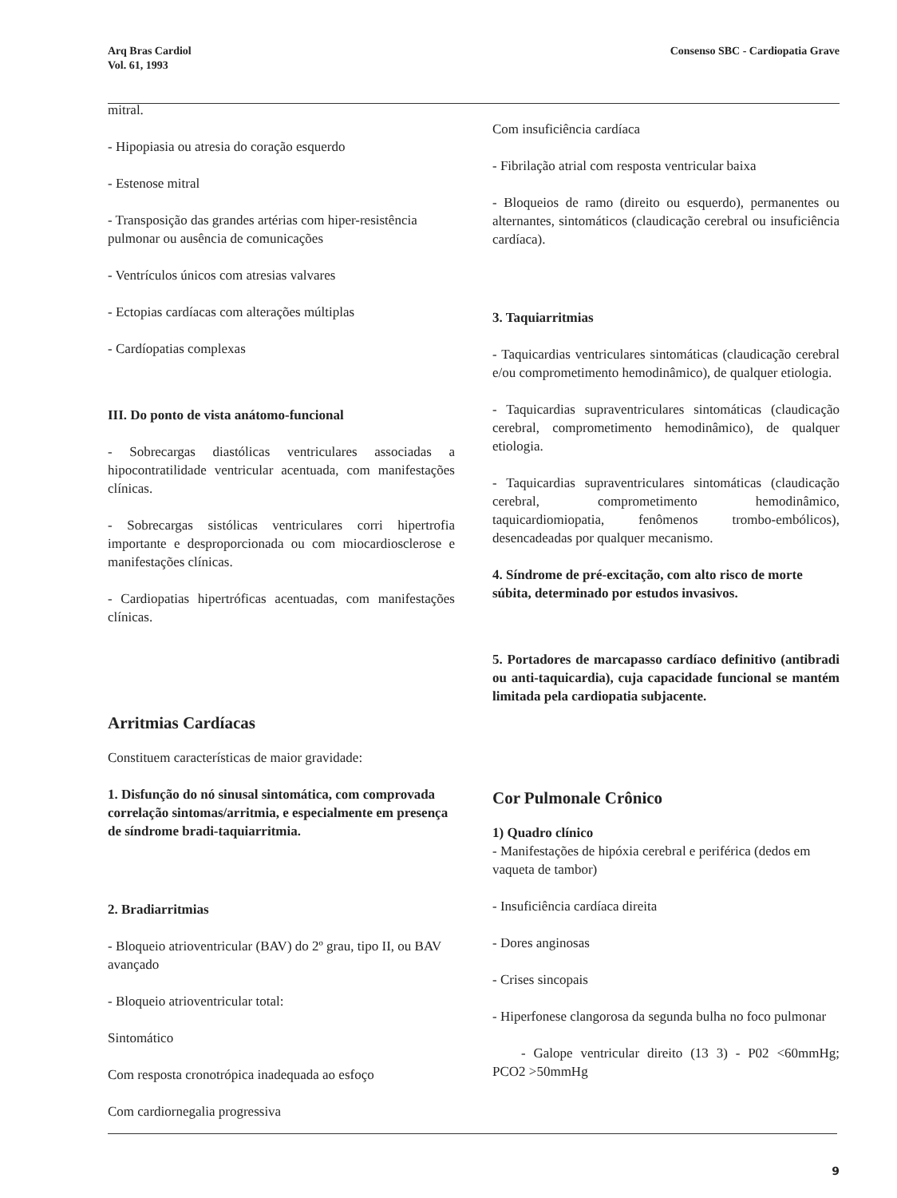Arq Bras Cardiol
Vol. 61, 1993
Consenso SBC - Cardiopatia Grave
mitral.
- Hipopiasia ou atresia do coração esquerdo
- Estenose mitral
- Transposição das grandes artérias com hiper-resistência pulmonar ou ausência de comunicações
- Ventrículos únicos com atresias valvares
- Ectopias cardíacas com alterações múltiplas
- Cardíopatias complexas
III. Do ponto de vista anátomo-funcional
- Sobrecargas diastólicas ventriculares associadas a hipocontratilidade ventricular acentuada, com manifestações clínicas.
- Sobrecargas sistólicas ventriculares corri hipertrofia importante e desproporcionada ou com miocardiosclerose e manifestações clínicas.
- Cardiopatias hipertróficas acentuadas, com manifestações clínicas.
Arritmias Cardíacas
Constituem características de maior gravidade:
1. Disfunção do nó sinusal sintomática, com comprovada correlação sintomas/arritmia, e especialmente em presença de síndrome bradi-taquiarritmia.
2. Bradiarritmias
- Bloqueio atrioventricular (BAV) do 2º grau, tipo II, ou BAV avançado
- Bloqueio atrioventricular total:
Sintomático
Com resposta cronotrópica inadequada ao esfoço
Com cardiornegalia progressiva
Com insuficiência cardíaca
- Fibrilação atrial com resposta ventricular baixa
- Bloqueios de ramo (direito ou esquerdo), permanentes ou alternantes, sintomáticos (claudicação cerebral ou insuficiência cardíaca).
3. Taquiarritmias
- Taquicardias ventriculares sintomáticas (claudicação cerebral e/ou comprometimento hemodinâmico), de qualquer etiologia.
- Taquicardias supraventriculares sintomáticas (claudicação cerebral, comprometimento hemodinâmico), de qualquer etiologia.
- Taquicardias supraventriculares sintomáticas (claudicação cerebral, comprometimento hemodinâmico, taquicardiomiopatia, fenômenos trombo-embólicos), desencadeadas por qualquer mecanismo.
4. Síndrome de pré-excitação, com alto risco de morte súbita, determinado por estudos invasivos.
5. Portadores de marcapasso cardíaco definitivo (antibradi ou anti-taquicardia), cuja capacidade funcional se mantém limitada pela cardiopatia subjacente.
Cor Pulmonale Crônico
1) Quadro clínico
- Manifestações de hipóxia cerebral e periférica (dedos em vaqueta de tambor)
- Insuficiência cardíaca direita
- Dores anginosas
- Crises sincopais
- Hiperfonese clangorosa da segunda bulha no foco pulmonar
- Galope ventricular direito (13 3) - P02 <60mmHg; PCO2 >50mmHg
9